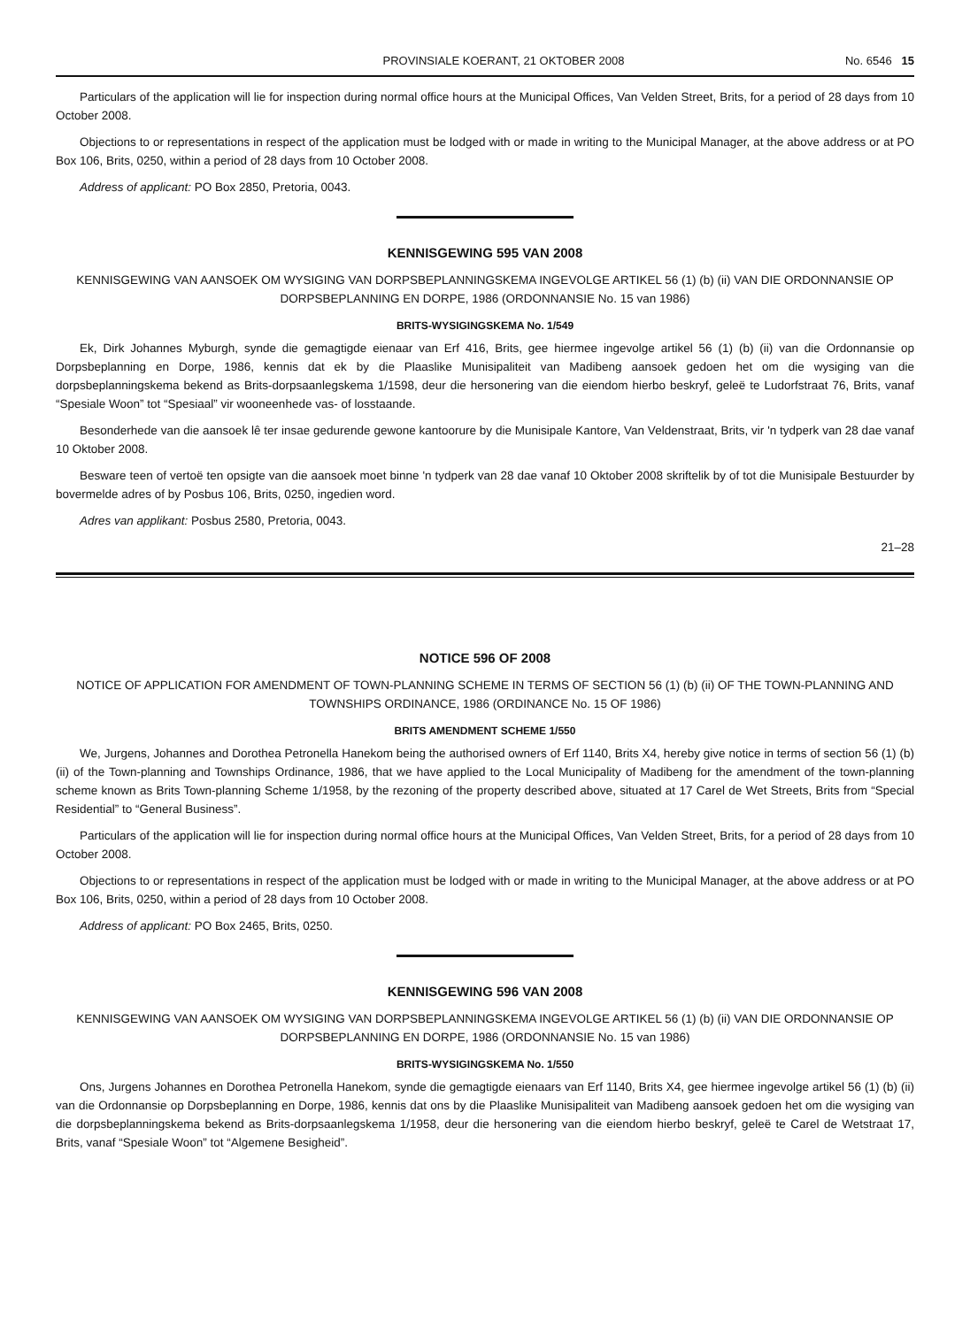PROVINSIALE KOERANT, 21 OKTOBER 2008 No. 6546 15
Particulars of the application will lie for inspection during normal office hours at the Municipal Offices, Van Velden Street, Brits, for a period of 28 days from 10 October 2008.
Objections to or representations in respect of the application must be lodged with or made in writing to the Municipal Manager, at the above address or at PO Box 106, Brits, 0250, within a period of 28 days from 10 October 2008.
Address of applicant: PO Box 2850, Pretoria, 0043.
KENNISGEWING 595 VAN 2008
KENNISGEWING VAN AANSOEK OM WYSIGING VAN DORPSBEPLANNINGSKEMA INGEVOLGE ARTIKEL 56 (1) (b) (ii) VAN DIE ORDONNANSIE OP DORPSBEPLANNING EN DORPE, 1986 (ORDONNANSIE No. 15 van 1986)
BRITS-WYSIGINGSKEMA No. 1/549
Ek, Dirk Johannes Myburgh, synde die gemagtigde eienaar van Erf 416, Brits, gee hiermee ingevolge artikel 56 (1) (b) (ii) van die Ordonnansie op Dorpsbeplanning en Dorpe, 1986, kennis dat ek by die Plaaslike Munisipaliteit van Madibeng aansoek gedoen het om die wysiging van die dorpsbeplanningskema bekend as Brits-dorpsaanlegskema 1/1598, deur die hersonering van die eiendom hierbo beskryf, geleë te Ludorfstraat 76, Brits, vanaf “Spesiale Woon” tot “Spesiaal” vir wooneenhede vas- of losstaande.
Besonderhede van die aansoek lê ter insae gedurende gewone kantoorure by die Munisipale Kantore, Van Veldenstraat, Brits, vir 'n tydperk van 28 dae vanaf 10 Oktober 2008.
Besware teen of vertoë ten opsigte van die aansoek moet binne 'n tydperk van 28 dae vanaf 10 Oktober 2008 skriftelik by of tot die Munisipale Bestuurder by bovermelde adres of by Posbus 106, Brits, 0250, ingedien word.
Adres van applikant: Posbus 2580, Pretoria, 0043.
21–28
NOTICE 596 OF 2008
NOTICE OF APPLICATION FOR AMENDMENT OF TOWN-PLANNING SCHEME IN TERMS OF SECTION 56 (1) (b) (ii) OF THE TOWN-PLANNING AND TOWNSHIPS ORDINANCE, 1986 (ORDINANCE No. 15 OF 1986)
BRITS AMENDMENT SCHEME 1/550
We, Jurgens, Johannes and Dorothea Petronella Hanekom being the authorised owners of Erf 1140, Brits X4, hereby give notice in terms of section 56 (1) (b) (ii) of the Town-planning and Townships Ordinance, 1986, that we have applied to the Local Municipality of Madibeng for the amendment of the town-planning scheme known as Brits Town-planning Scheme 1/1958, by the rezoning of the property described above, situated at 17 Carel de Wet Streets, Brits from “Special Residential” to “General Business”.
Particulars of the application will lie for inspection during normal office hours at the Municipal Offices, Van Velden Street, Brits, for a period of 28 days from 10 October 2008.
Objections to or representations in respect of the application must be lodged with or made in writing to the Municipal Manager, at the above address or at PO Box 106, Brits, 0250, within a period of 28 days from 10 October 2008.
Address of applicant: PO Box 2465, Brits, 0250.
KENNISGEWING 596 VAN 2008
KENNISGEWING VAN AANSOEK OM WYSIGING VAN DORPSBEPLANNINGSKEMA INGEVOLGE ARTIKEL 56 (1) (b) (ii) VAN DIE ORDONNANSIE OP DORPSBEPLANNING EN DORPE, 1986 (ORDONNANSIE No. 15 van 1986)
BRITS-WYSIGINGSKEMA No. 1/550
Ons, Jurgens Johannes en Dorothea Petronella Hanekom, synde die gemagtigde eienaars van Erf 1140, Brits X4, gee hiermee ingevolge artikel 56 (1) (b) (ii) van die Ordonnansie op Dorpsbeplanning en Dorpe, 1986, kennis dat ons by die Plaaslike Munisipaliteit van Madibeng aansoek gedoen het om die wysiging van die dorpsbeplanningskema bekend as Brits-dorpsaanlegskema 1/1958, deur die hersonering van die eiendom hierbo beskryf, geleë te Carel de Wetstraat 17, Brits, vanaf “Spesiale Woon” tot “Algemene Besigheid”.